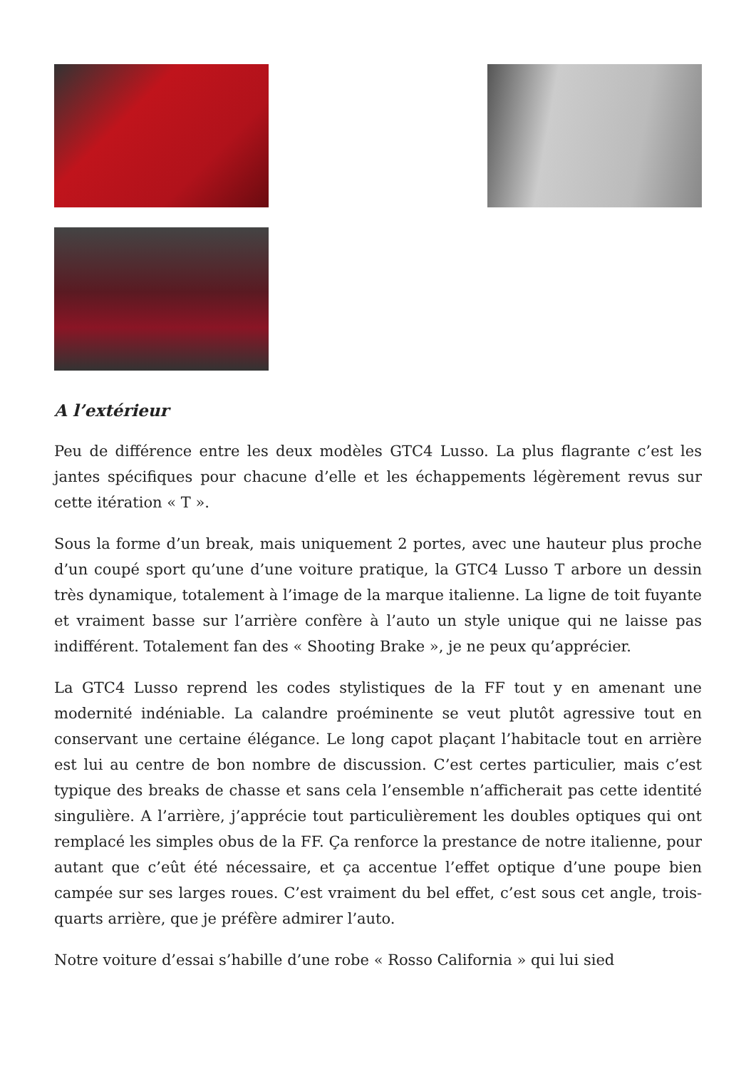A l’extérieur
Peu de différence entre les deux modèles GTC4 Lusso. La plus flagrante c’est les jantes spécifiques pour chacune d’elle et les échappements légèrement revus sur cette itération « T ».
Sous la forme d’un break, mais uniquement 2 portes, avec une hauteur plus proche d’un coupé sport qu’une d’une voiture pratique, la GTC4 Lusso T arbore un dessin très dynamique, totalement à l’image de la marque italienne. La ligne de toit fuyante et vraiment basse sur l’arrière confère à l’auto un style unique qui ne laisse pas indifférent. Totalement fan des « Shooting Brake », je ne peux qu’apprécier.
La GTC4 Lusso reprend les codes stylistiques de la FF tout y en amenant une modernité indéniable. La calandre proéminente se veut plutôt agressive tout en conservant une certaine élégance. Le long capot plaçant l’habitacle tout en arrière est lui au centre de bon nombre de discussion. C’est certes particulier, mais c’est typique des breaks de chasse et sans cela l’ensemble n’afficherait pas cette identité singulière. A l’arrière, j’apprécie tout particulièrement les doubles optiques qui ont remplacé les simples obus de la FF. Ça renforce la prestance de notre italienne, pour autant que c’eût été nécessaire, et ça accentue l’effet optique d’une poupe bien campée sur ses larges roues. C’est vraiment du bel effet, c’est sous cet angle, trois-quarts arrière, que je préfère admirer l’auto.
Notre voiture d’essai s’habille d’une robe « Rosso California » qui lui sied